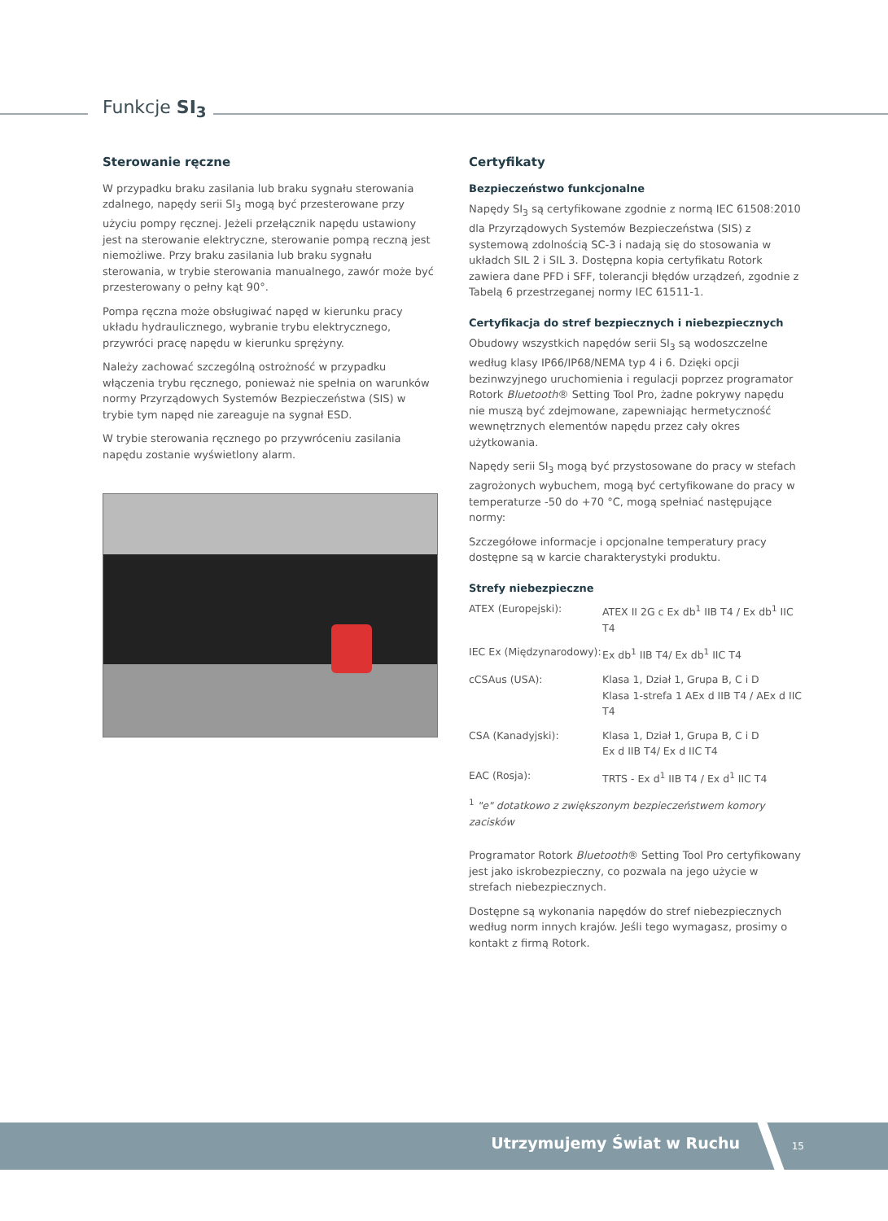Funkcje SI<sub>3</sub>
Sterowanie ręczne
W przypadku braku zasilania lub braku sygnału sterowania zdalnego, napędy serii SI<sub>3</sub> mogą być przesterowane przy użyciu pompy ręcznej. Jeżeli przełącznik napędu ustawiony jest na sterowanie elektryczne, sterowanie pompą reczną jest niemożliwe. Przy braku zasilania lub braku sygnału sterowania, w trybie sterowania manualnego, zawór może być przesterowany o pełny kąt 90°.
Pompa ręczna może obsługiwać napęd w kierunku pracy układu hydraulicznego, wybranie trybu elektrycznego, przywróci pracę napędu w kierunku sprężyny.
Należy zachować szczególną ostrożność w przypadku włączenia trybu ręcznego, ponieważ nie spełnia on warunków normy Przyrządowych Systemów Bezpieczeństwa (SIS) w trybie tym napęd nie zareaguje na sygnał ESD.
W trybie sterowania ręcznego po przywróceniu zasilania napędu zostanie wyświetlony alarm.
Certyfikaty
Bezpieczeństwo funkcjonalne
Napędy SI<sub>3</sub> są certyfikowane zgodnie z normą IEC 61508:2010 dla Przyrządowych Systemów Bezpieczeństwa (SIS) z systemową zdolnością SC-3 i nadają się do stosowania w układch SIL 2 i SIL 3. Dostępna kopia certyfikatu Rotork zawiera dane PFD i SFF, tolerancji błędów urządzeń, zgodnie z Tabelą 6 przestrzeganej normy IEC 61511-1.
Certyfikacja do stref bezpiecznych i niebezpiecznych
Obudowy wszystkich napędów serii SI<sub>3</sub> są wodoszczelne według klasy IP66/IP68/NEMA typ 4 i 6. Dzięki opcji bezinwzyjnego uruchomienia i regulacji poprzez programator Rotork Bluetooth® Setting Tool Pro, żadne pokrywy napędu nie muszą być zdejmowane, zapewniając hermetyczność wewnętrznych elementów napędu przez cały okres użytkowania.
Napędy serii SI<sub>3</sub> mogą być przystosowane do pracy w stefach zagrożonych wybuchem, mogą być certyfikowane do pracy w temperaturze -50 do +70 °C, mogą spełniać następujące normy:
Szczegółowe informacje i opcjonalne temperatury pracy dostępne są w karcie charakterystyki produktu.
Strefy niebezpieczne
| ATEX (Europejski): | ATEX II 2G c Ex db<sup>1</sup> IIB T4 / Ex db<sup>1</sup> IIC T4 |
| IEC Ex (Międzynarodowy): | Ex db<sup>1</sup> IIB T4/ Ex db<sup>1</sup> IIC T4 |
| cCSAus (USA): | Klasa 1, Dział 1, Grupa B, C i D Klasa 1-strefa 1 AEx d IIB T4 / AEx d IIC T4 |
| CSA (Kanadyjski): | Klasa 1, Dział 1, Grupa B, C i D Ex d IIB T4/ Ex d IIC T4 |
| EAC (Rosja): | TRTS - Ex d<sup>1</sup> IIB T4 / Ex d<sup>1</sup> IIC T4 |
<sup>1</sup> "e" dotatkowo z zwiększonym bezpieczeństwem komory zacisków
Programator Rotork Bluetooth® Setting Tool Pro certyfikowany jest jako iskrobezpieczny, co pozwala na jego użycie w strefach niebezpiecznych.
Dostępne są wykonania napędów do stref niebezpiecznych według norm innych krajów. Jeśli tego wymagasz, prosimy o kontakt z firmą Rotork.
Utrzymujemy Świat w Ruchu 15